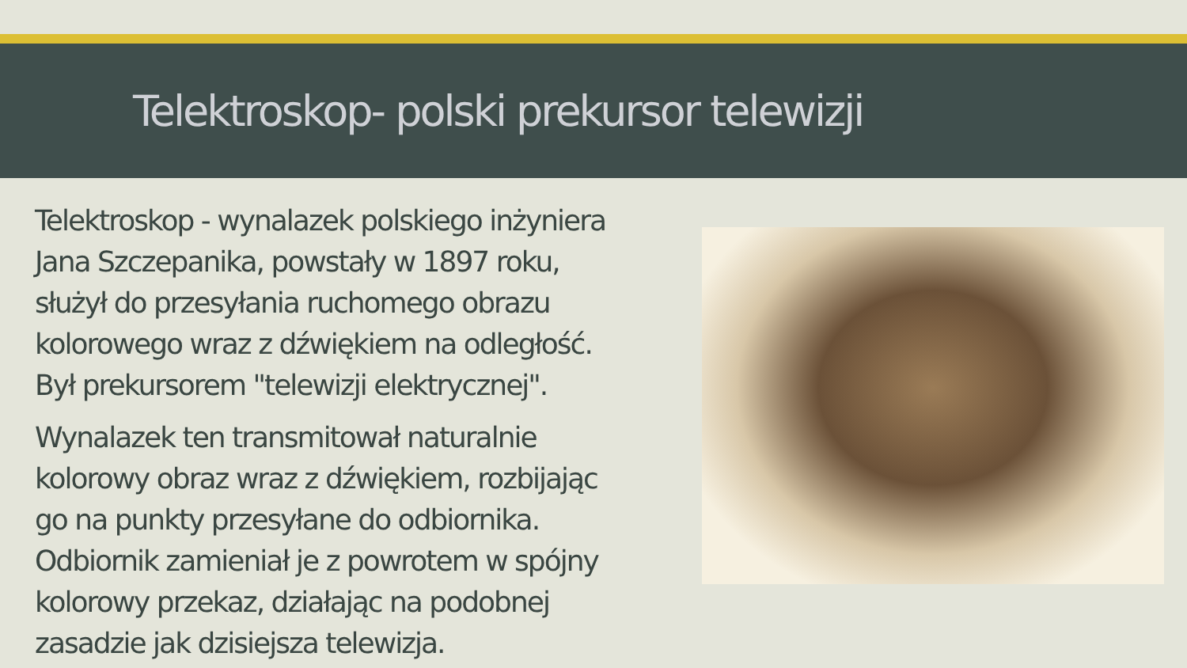Telektroskop- polski prekursor telewizji
Telektroskop - wynalazek polskiego inżyniera Jana Szczepanika, powstały w 1897 roku, służył do przesyłania ruchomego obrazu kolorowego wraz z dźwiękiem na odległość. Był prekursorem "telewizji elektrycznej".
Wynalazek ten transmitował naturalnie kolorowy obraz wraz z dźwiękiem, rozbijając go na punkty przesyłane do odbiornika. Odbiornik zamieniał je z powrotem w spójny kolorowy przekaz, działając na podobnej zasadzie jak dzisiejsza telewizja.